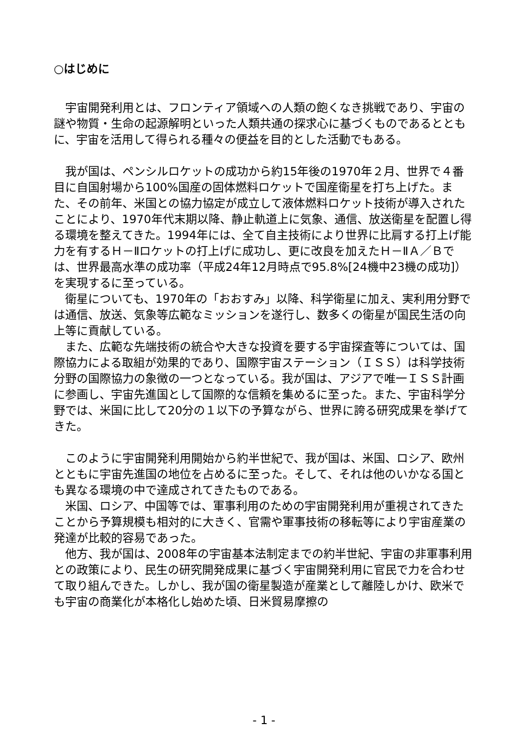○はじめに
宇宙開発利用とは、フロンティア領域への人類の飽くなき挑戦であり、宇宙の謎や物質・生命の起源解明といった人類共通の探求心に基づくものであるとともに、宇宙を活用して得られる種々の便益を目的とした活動でもある。
我が国は、ペンシルロケットの成功から約15年後の1970年２月、世界で４番目に自国射場から100%国産の固体燃料ロケットで国産衛星を打ち上げた。また、その前年、米国との協力協定が成立して液体燃料ロケット技術が導入されたことにより、1970年代末期以降、静止軌道上に気象、通信、放送衛星を配置し得る環境を整えてきた。1994年には、全て自主技術により世界に比肩する打上げ能力を有するＨ－Ⅱロケットの打上げに成功し、更に改良を加えたＨ－ⅡＡ／Ｂでは、世界最高水準の成功率（平成24年12月時点で95.8%[24機中23機の成功]）を実現するに至っている。
衛星についても、1970年の「おおすみ」以降、科学衛星に加え、実利用分野では通信、放送、気象等広範なミッションを遂行し、数多くの衛星が国民生活の向上等に貢献している。
また、広範な先端技術の統合や大きな投資を要する宇宙探査等については、国際協力による取組が効果的であり、国際宇宙ステーション（ＩＳＳ）は科学技術分野の国際協力の象徴の一つとなっている。我が国は、アジアで唯一ＩＳＳ計画に参画し、宇宙先進国として国際的な信頼を集めるに至った。また、宇宙科学分野では、米国に比して20分の１以下の予算ながら、世界に誇る研究成果を挙げてきた。
このように宇宙開発利用開始から約半世紀で、我が国は、米国、ロシア、欧州とともに宇宙先進国の地位を占めるに至った。そして、それは他のいかなる国とも異なる環境の中で達成されてきたものである。
米国、ロシア、中国等では、軍事利用のための宇宙開発利用が重視されてきたことから予算規模も相対的に大きく、官需や軍事技術の移転等により宇宙産業の発達が比較的容易であった。
他方、我が国は、2008年の宇宙基本法制定までの約半世紀、宇宙の非軍事利用との政策により、民生の研究開発成果に基づく宇宙開発利用に官民で力を合わせて取り組んできた。しかし、我が国の衛星製造が産業として離陸しかけ、欧米でも宇宙の商業化が本格化し始めた頃、日米貿易摩擦の
- 1 -